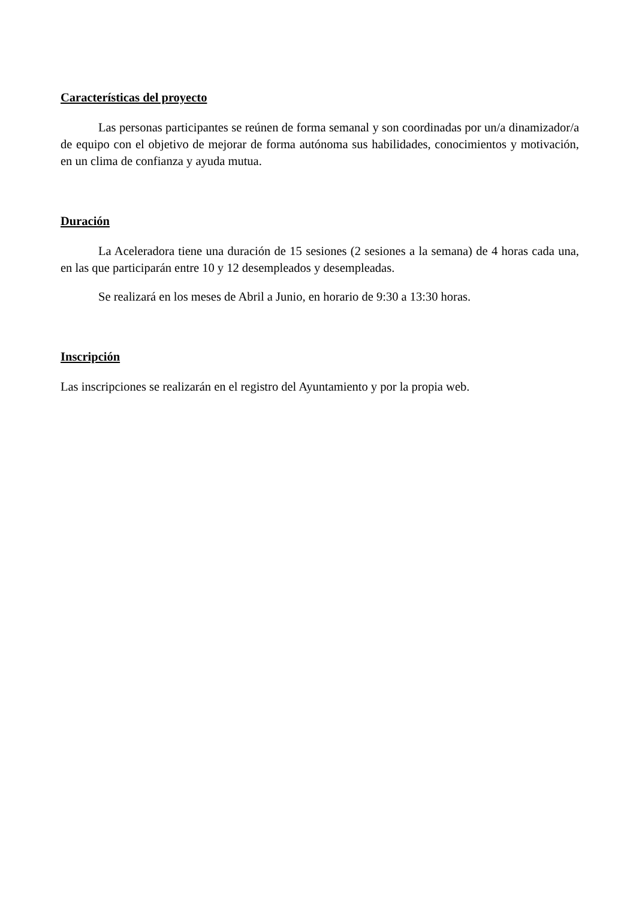Características del proyecto
Las personas participantes se reúnen de forma semanal y son coordinadas por un/a dinamizador/a de equipo con el objetivo de mejorar de forma autónoma sus habilidades, conocimientos y motivación, en un clima de confianza y ayuda mutua.
Duración
La Aceleradora tiene una duración de 15 sesiones (2 sesiones a la semana) de 4 horas cada una, en las que participarán entre 10 y 12 desempleados y desempleadas.
Se realizará en los meses de Abril a Junio, en horario de 9:30 a 13:30 horas.
Inscripción
Las inscripciones se realizarán en el registro del Ayuntamiento y por la propia web.